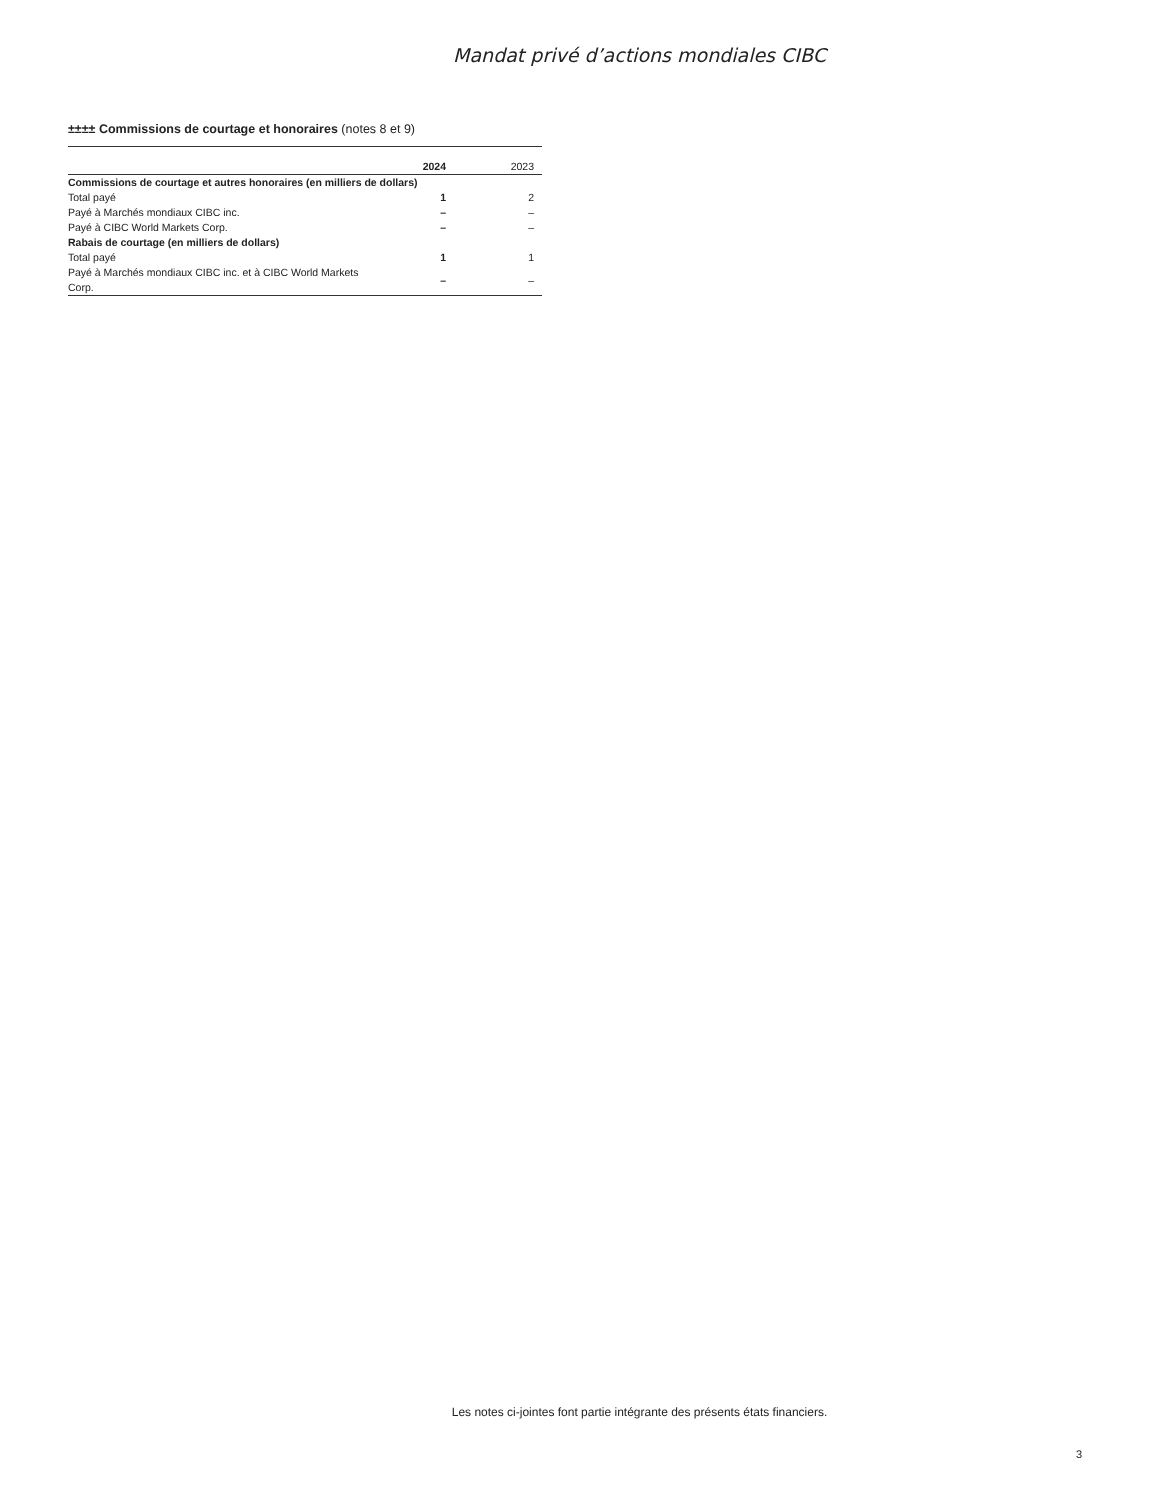Mandat privé d’actions mondiales CIBC
±±±± Commissions de courtage et honoraires (notes 8 et 9)
| | 2024 | 2023 |
| --- | --- | --- |
| Commissions de courtage et autres honoraires (en milliers de dollars) | | |
| Total payé | 1 | 2 |
| Payé à Marchés mondiaux CIBC inc. | – | – |
| Payé à CIBC World Markets Corp. | – | – |
| Rabais de courtage (en milliers de dollars) | | |
| Total payé | 1 | 1 |
| Payé à Marchés mondiaux CIBC inc. et à CIBC World Markets Corp. | – | – |
Les notes ci-jointes font partie intégrante des présents états financiers.
3